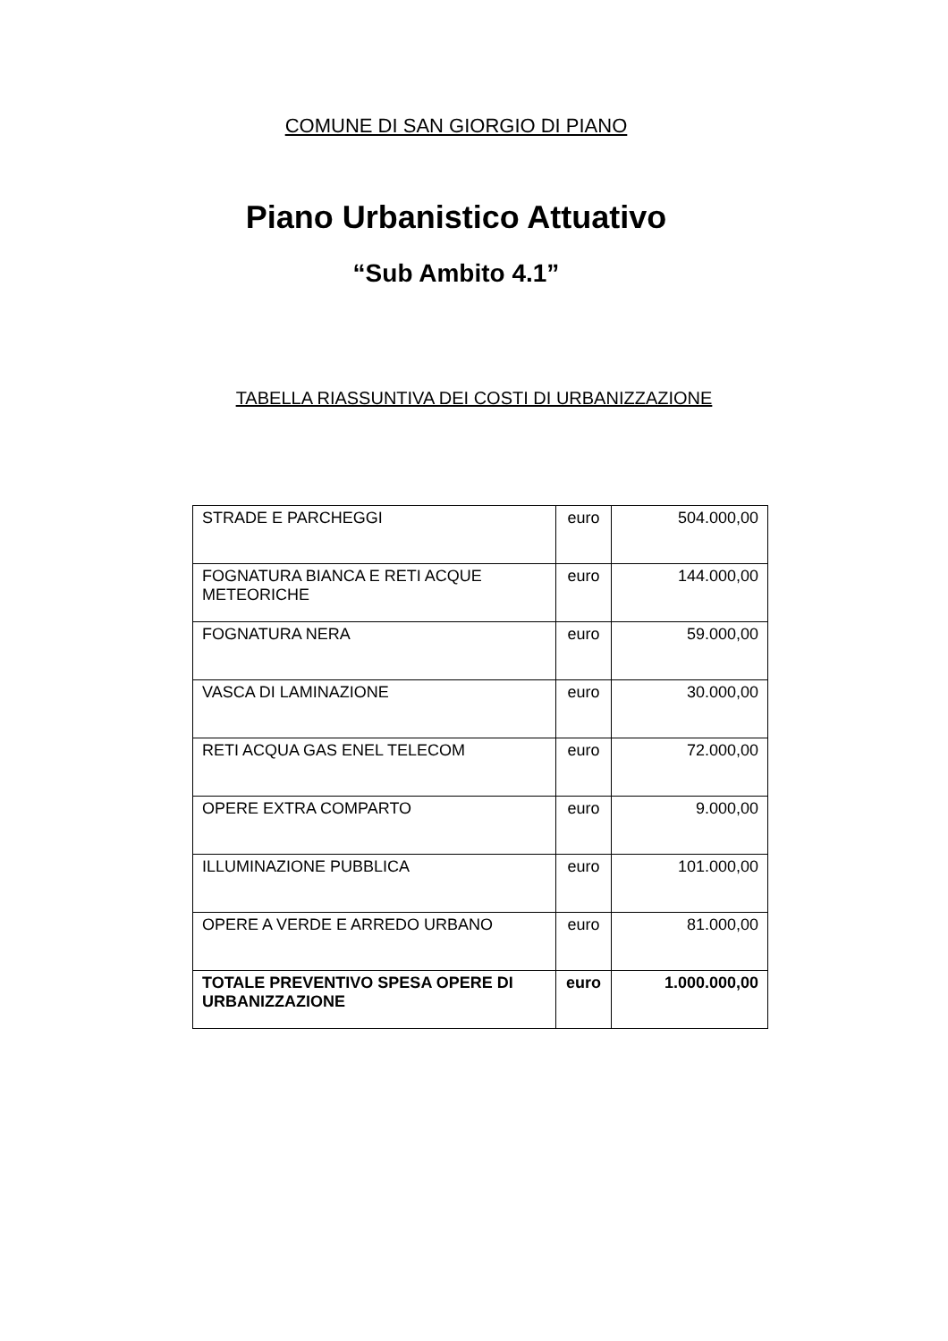COMUNE DI SAN GIORGIO DI PIANO
Piano Urbanistico Attuativo
“Sub Ambito 4.1”
TABELLA RIASSUNTIVA DEI COSTI DI URBANIZZAZIONE
| STRADE E PARCHEGGI | euro | 504.000,00 |
| FOGNATURA BIANCA E RETI ACQUE METEORICHE | euro | 144.000,00 |
| FOGNATURA NERA | euro | 59.000,00 |
| VASCA DI LAMINAZIONE | euro | 30.000,00 |
| RETI ACQUA GAS ENEL TELECOM | euro | 72.000,00 |
| OPERE EXTRA COMPARTO | euro | 9.000,00 |
| ILLUMINAZIONE PUBBLICA | euro | 101.000,00 |
| OPERE A VERDE E ARREDO URBANO | euro | 81.000,00 |
| TOTALE PREVENTIVO SPESA OPERE DI URBANIZZAZIONE | euro | 1.000.000,00 |